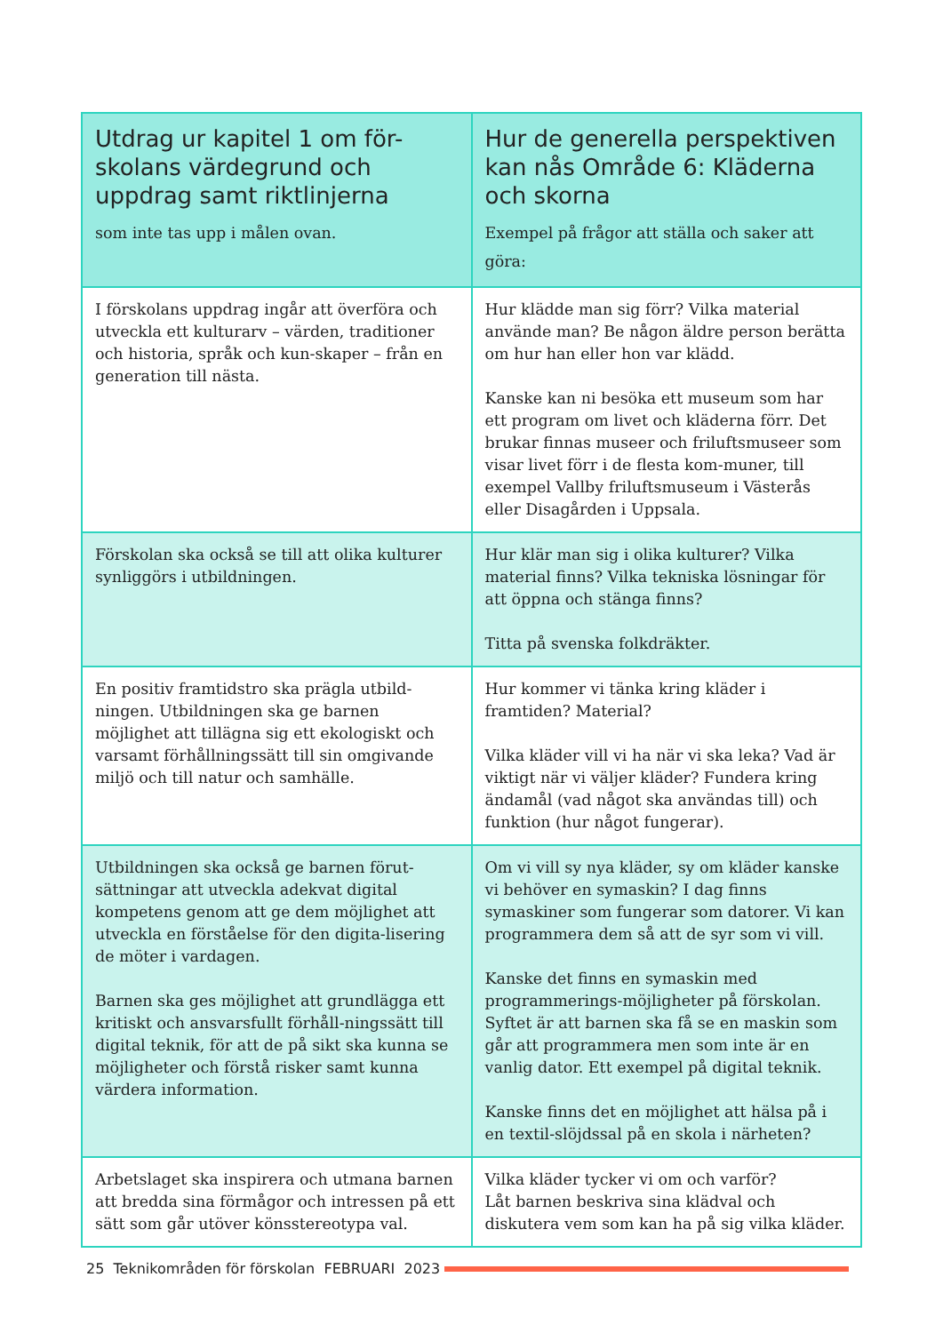| Utdrag ur kapitel 1 om för-skolans värdegrund och uppdrag samt riktlinjerna som inte tas upp i målen ovan. | Hur de generella perspektiven kan nås Område 6: Kläderna och skorna Exempel på frågor att ställa och saker att göra: |
| --- | --- |
| I förskolans uppdrag ingår att överföra och utveckla ett kulturarv – värden, traditioner och historia, språk och kun-skaper – från en generation till nästa. | Hur klädde man sig förr? Vilka material använde man? Be någon äldre person berätta om hur han eller hon var klädd. Kanske kan ni besöka ett museum som har ett program om livet och kläderna förr. Det brukar finnas museer och friluftsmuseer som visar livet förr i de flesta kom-muner, till exempel Vallby friluftsmuseum i Västerås eller Disagården i Uppsala. |
| Förskolan ska också se till att olika kulturer synliggörs i utbildningen. | Hur klär man sig i olika kulturer? Vilka material finns? Vilka tekniska lösningar för att öppna och stänga finns? Titta på svenska folkdräkter. |
| En positiv framtidstro ska prägla utbild-ningen. Utbildningen ska ge barnen möjlighet att tillägna sig ett ekologiskt och varsamt förhållningssätt till sin omgivande miljö och till natur och samhälle. | Hur kommer vi tänka kring kläder i framtiden? Material? Vilka kläder vill vi ha när vi ska leka? Vad är viktigt när vi väljer kläder? Fundera kring ändamål (vad något ska användas till) och funktion (hur något fungerar). |
| Utbildningen ska också ge barnen förut-sättningar att utveckla adekvat digital kompetens genom att ge dem möjlighet att utveckla en förståelse för den digita-lisering de möter i vardagen. Barnen ska ges möjlighet att grundlägga ett kritiskt och ansvarsfullt förhåll-ningssätt till digital teknik, för att de på sikt ska kunna se möjligheter och förstå risker samt kunna värdera information. | Om vi vill sy nya kläder, sy om kläder kanske vi behöver en symaskin? I dag finns symaskiner som fungerar som datorer. Vi kan programmera dem så att de syr som vi vill. Kanske det finns en symaskin med programmerings-möjligheter på förskolan. Syftet är att barnen ska få se en maskin som går att programmera men som inte är en vanlig dator. Ett exempel på digital teknik. Kanske finns det en möjlighet att hälsa på i en textil-slöjdssal på en skola i närheten? |
| Arbetslaget ska inspirera och utmana barnen att bredda sina förmågor och intressen på ett sätt som går utöver könsstereotypa val. | Vilka kläder tycker vi om och varför? Låt barnen beskriva sina klädval och diskutera vem som kan ha på sig vilka kläder. |
25 Teknikområden för förskolan FEBRUARI 2023